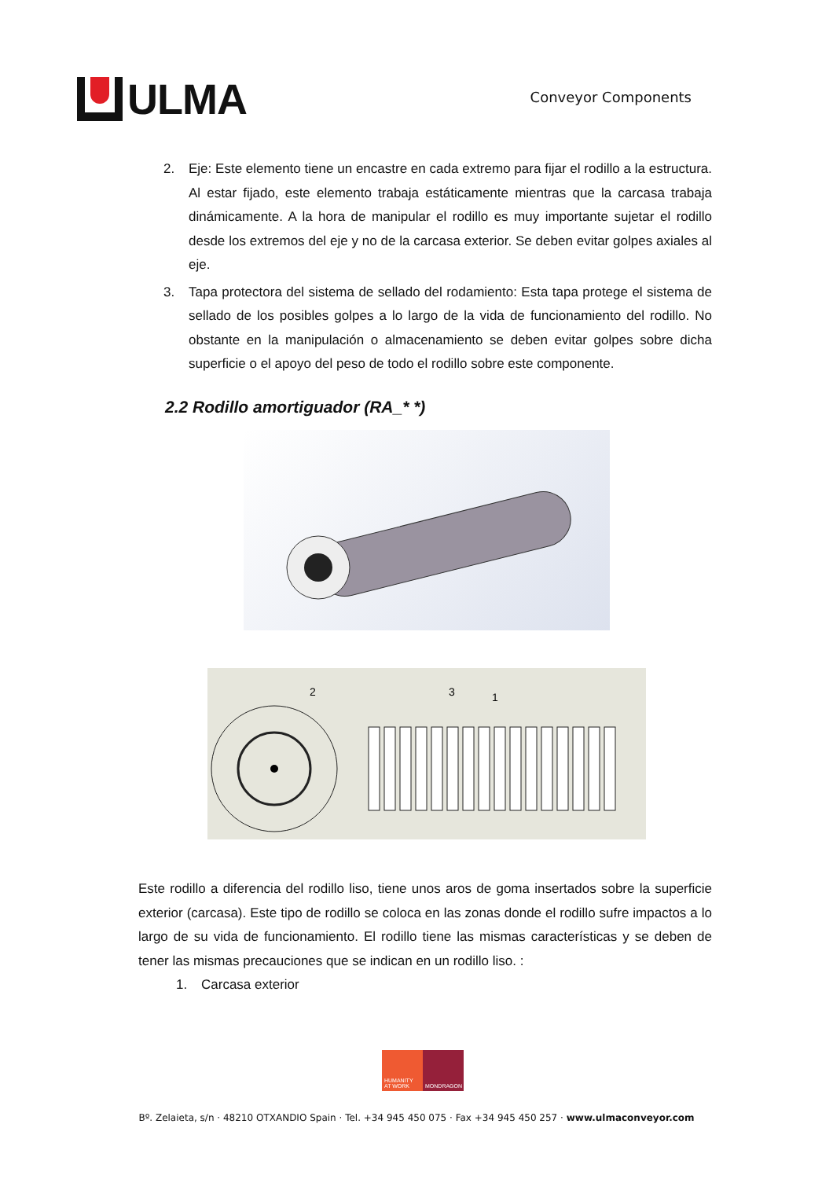ULMA
Conveyor Components
2. Eje: Este elemento tiene un encastre en cada extremo para fijar el rodillo a la estructura. Al estar fijado, este elemento trabaja estáticamente mientras que la carcasa trabaja dinámicamente. A la hora de manipular el rodillo es muy importante sujetar el rodillo desde los extremos del eje y no de la carcasa exterior. Se deben evitar golpes axiales al eje.
3. Tapa protectora del sistema de sellado del rodamiento: Esta tapa protege el sistema de sellado de los posibles golpes a lo largo de la vida de funcionamiento del rodillo. No obstante en la manipulación o almacenamiento se deben evitar golpes sobre dicha superficie o el apoyo del peso de todo el rodillo sobre este componente.
2.2 Rodillo amortiguador (RA_* *)
2
3
1
Este rodillo a diferencia del rodillo liso, tiene unos aros de goma insertados sobre la superficie exterior (carcasa). Este tipo de rodillo se coloca en las zonas donde el rodillo sufre impactos a lo largo de su vida de funcionamiento. El rodillo tiene las mismas características y se deben de tener las mismas precauciones que se indican en un rodillo liso. :
1. Carcasa exterior
HUMANITY AT WORK
MONDRAGON
Bº. Zelaieta, s/n · 48210 OTXANDIO Spain · Tel. +34 945 450 075 · Fax +34 945 450 257 · www.ulmaconveyor.com